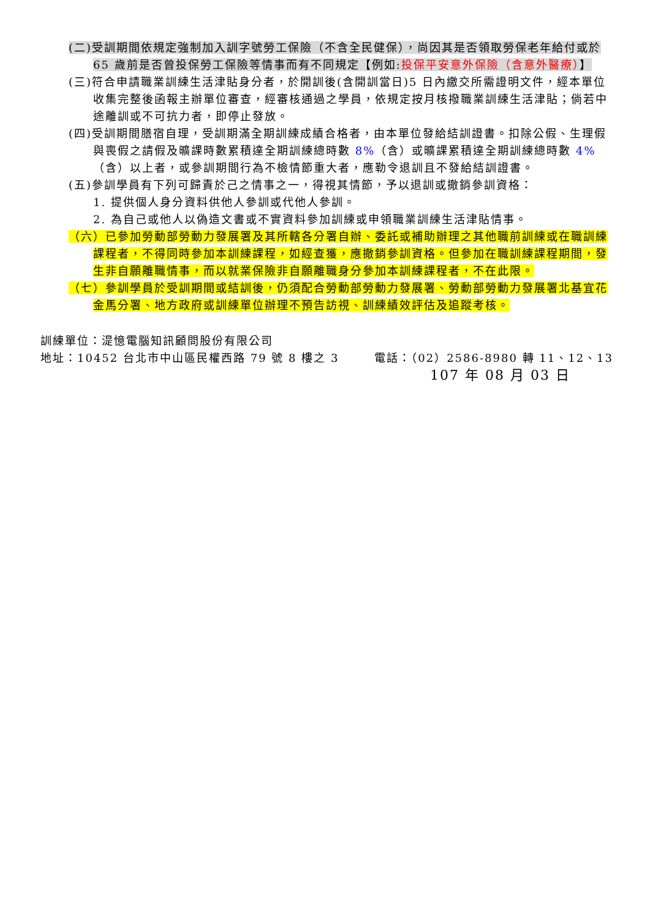(二)受訓期間依規定強制加入訓字號勞工保險（不含全民健保），尚因其是否領取勞保老年給付或於 65 歲前是否曾投保勞工保險等情事而有不同規定【例如:投保平安意外保險（含意外醫療）】
(三)符合申請職業訓練生活津貼身分者，於開訓後(含開訓當日)5 日內繳交所需證明文件，經本單位收集完整後函報主辦單位審查，經審核通過之學員，依規定按月核撥職業訓練生活津貼；倘若中途離訓或不可抗力者，即停止發放。
(四)受訓期間膳宿自理，受訓期滿全期訓練成績合格者，由本單位發給結訓證書。扣除公假、生理假與喪假之請假及曠課時數累積達全期訓練總時數 8%（含）或曠課累積達全期訓練總時數 4%（含）以上者，或參訓期間行為不檢情節重大者，應勒令退訓且不發給結訓證書。
(五)參訓學員有下列可歸責於己之情事之一，得視其情節，予以退訓或撤銷參訓資格：
1. 提供個人身分資料供他人參訓或代他人參訓。
2. 為自己或他人以偽造文書或不實資料參加訓練或申領職業訓練生活津貼情事。
（六）已參加勞動部勞動力發展署及其所轄各分署自辦、委託或補助辦理之其他職前訓練或在職訓練課程者，不得同時參加本訓練課程，如經查獲，應撤銷參訓資格。但參加在職訓練課程期間，發生非自願離職情事，而以就業保險非自願離職身分參加本訓練課程者，不在此限。
（七）參訓學員於受訓期間或結訓後，仍須配合勞動部勞動力發展署、勞動部勞動力發展署北基宜花金馬分署、地方政府或訓練單位辦理不預告訪視、訓練績效評估及追蹤考核。
訓練單位：湜憶電腦知訊顧問股份有限公司
地址：10452 台北市中山區民權西路 79 號 8 樓之 3 電話：（02）2586-8980 轉 11、12、13
107 年 08 月 03 日